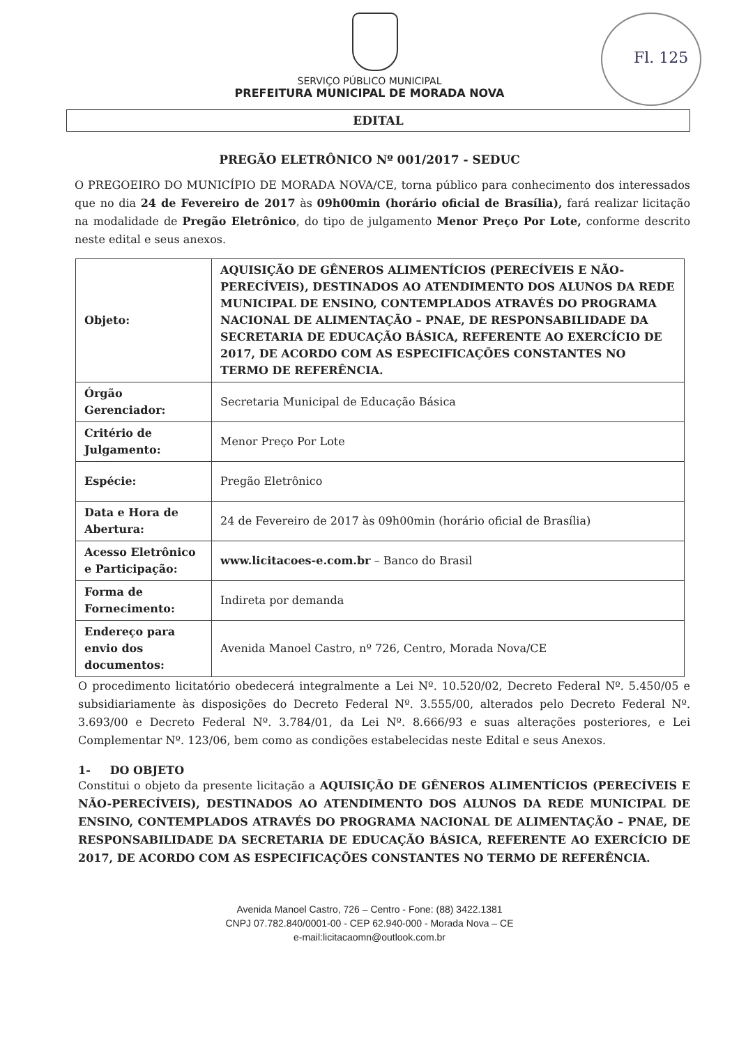Fl. 125
SERVIÇO PÚBLICO MUNICIPAL
PREFEITURA MUNICIPAL DE MORADA NOVA
EDITAL
PREGÃO ELETRÔNICO Nº 001/2017 - SEDUC
O PREGOEIRO DO MUNICÍPIO DE MORADA NOVA/CE, torna público para conhecimento dos interessados que no dia 24 de Fevereiro de 2017 às 09h00min (horário oficial de Brasília), fará realizar licitação na modalidade de Pregão Eletrônico, do tipo de julgamento Menor Preço Por Lote, conforme descrito neste edital e seus anexos.
| Objeto: | AQUISIÇÃO DE GÊNEROS ALIMENTÍCIOS (PERECÍVEIS E NÃO-PERECÍVEIS), DESTINADOS AO ATENDIMENTO DOS ALUNOS DA REDE MUNICIPAL DE ENSINO, CONTEMPLADOS ATRAVÉS DO PROGRAMA NACIONAL DE ALIMENTAÇÃO – PNAE, DE RESPONSABILIDADE DA SECRETARIA DE EDUCAÇÃO BÁSICA, REFERENTE AO EXERCÍCIO DE 2017, DE ACORDO COM AS ESPECIFICAÇÕES CONSTANTES NO TERMO DE REFERÊNCIA. |
| Órgão Gerenciador: | Secretaria Municipal de Educação Básica |
| Critério de Julgamento: | Menor Preço Por Lote |
| Espécie: | Pregão Eletrônico |
| Data e Hora de Abertura: | 24 de Fevereiro de 2017 às 09h00min (horário oficial de Brasília) |
| Acesso Eletrônico e Participação: | www.licitacoes-e.com.br – Banco do Brasil |
| Forma de Fornecimento: | Indireta por demanda |
| Endereço para envio dos documentos: | Avenida Manoel Castro, nº 726, Centro, Morada Nova/CE |
O procedimento licitatório obedecerá integralmente a Lei Nº. 10.520/02, Decreto Federal Nº. 5.450/05 e subsidiariamente às disposições do Decreto Federal Nº. 3.555/00, alterados pelo Decreto Federal Nº. 3.693/00 e Decreto Federal Nº. 3.784/01, da Lei Nº. 8.666/93 e suas alterações posteriores, e Lei Complementar Nº. 123/06, bem como as condições estabelecidas neste Edital e seus Anexos.
1- DO OBJETO
Constitui o objeto da presente licitação a AQUISIÇÃO DE GÊNEROS ALIMENTÍCIOS (PERECÍVEIS E NÃO-PERECÍVEIS), DESTINADOS AO ATENDIMENTO DOS ALUNOS DA REDE MUNICIPAL DE ENSINO, CONTEMPLADOS ATRAVÉS DO PROGRAMA NACIONAL DE ALIMENTAÇÃO – PNAE, DE RESPONSABILIDADE DA SECRETARIA DE EDUCAÇÃO BÁSICA, REFERENTE AO EXERCÍCIO DE 2017, DE ACORDO COM AS ESPECIFICAÇÕES CONSTANTES NO TERMO DE REFERÊNCIA.
Avenida Manoel Castro, 726 – Centro - Fone: (88) 3422.1381
CNPJ 07.782.840/0001-00 - CEP 62.940-000 - Morada Nova – CE
e-mail:licitacaomn@outlook.com.br